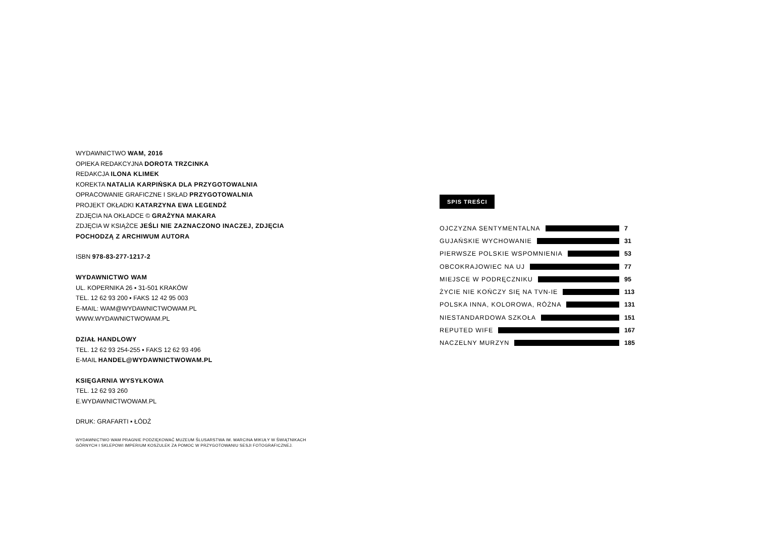WYDAWNICTWO WAM, 2016
OPIEKA REDAKCYJNA DOROTA TRZCINKA
REDAKCJA ILONA KLIMEK
KOREKTA NATALIA KARPIŃSKA DLA PRZYGOTOWALNIA
OPRACOWANIE GRAFICZNE I SKŁAD PRZYGOTOWALNIA
PROJEKT OKŁADKI KATARZYNA EWA LEGENDŹ
ZDJĘCIA NA OKŁADCE © GRAŻYNA MAKARA
ZDJĘCIA W KSIĄŻCE JEŚLI NIE ZAZNACZONO INACZEJ, ZDJĘCIA POCHODZĄ Z ARCHIWUM AUTORA
ISBN 978-83-277-1217-2
WYDAWNICTWO WAM
UL. KOPERNIKA 26 ▪ 31-501 KRAKÓW
TEL. 12 62 93 200 ▪ FAKS 12 42 95 003
E-MAIL: WAM@WYDAWNICTWOWAM.PL
WWW.WYDAWNICTWOWAM.PL
DZIAŁ HANDLOWY
TEL. 12 62 93 254-255 ▪ FAKS 12 62 93 496
E-MAIL HANDEL@WYDAWNICTWOWAM.PL
KSIĘGARNIA WYSYŁKOWA
TEL. 12 62 93 260
E.WYDAWNICTWOWAM.PL
DRUK: GRAFARTI ▪ ŁÓDŹ
WYDAWNICTWO WAM PRAGNIE PODZIĘKOWAĆ MUZEUM ŚLUSARSTWA IM. MARCINA MIKUŁY W ŚWIĄTNIKACH GÓRNYCH I SKLEPOWI IMPERIUM KOSZULEK ZA POMOC W PRZYGOTOWANIU SESJI FOTOGRAFICZNEJ.
SPIS TREŚCI
OJCZYZNA SENTYMENTALNA 7
GUJAŃSKIE WYCHOWANIE 31
PIERWSZE POLSKIE WSPOMNIENIA 53
OBCOKRAJOWIEC NA UJ 77
MIEJSCE W PODRĘCZNIKU 95
ŻYCIE NIE KOŃCZY SIĘ NA TVN-IE 113
POLSKA INNA, KOLOROWA, RÓŻNA 131
NIESTANDARDOWA SZKOŁA 151
REPUTED WIFE 167
NACZELNY MURZYN 185